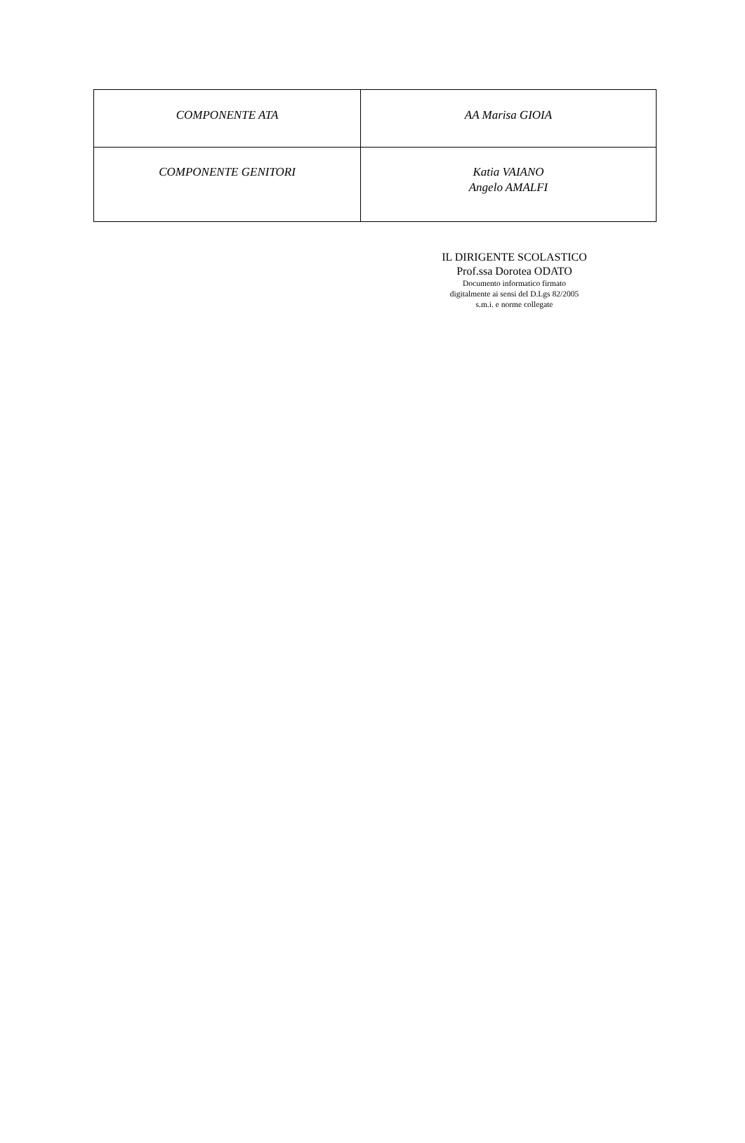| COMPONENTE ATA | AA Marisa GIOIA |
| COMPONENTE GENITORI | Katia VAIANO Angelo AMALFI |
IL DIRIGENTE SCOLASTICO
Prof.ssa Dorotea ODATO
Documento informatico firmato
digitalmente ai sensi del D.Lgs 82/2005
s.m.i. e norme collegate